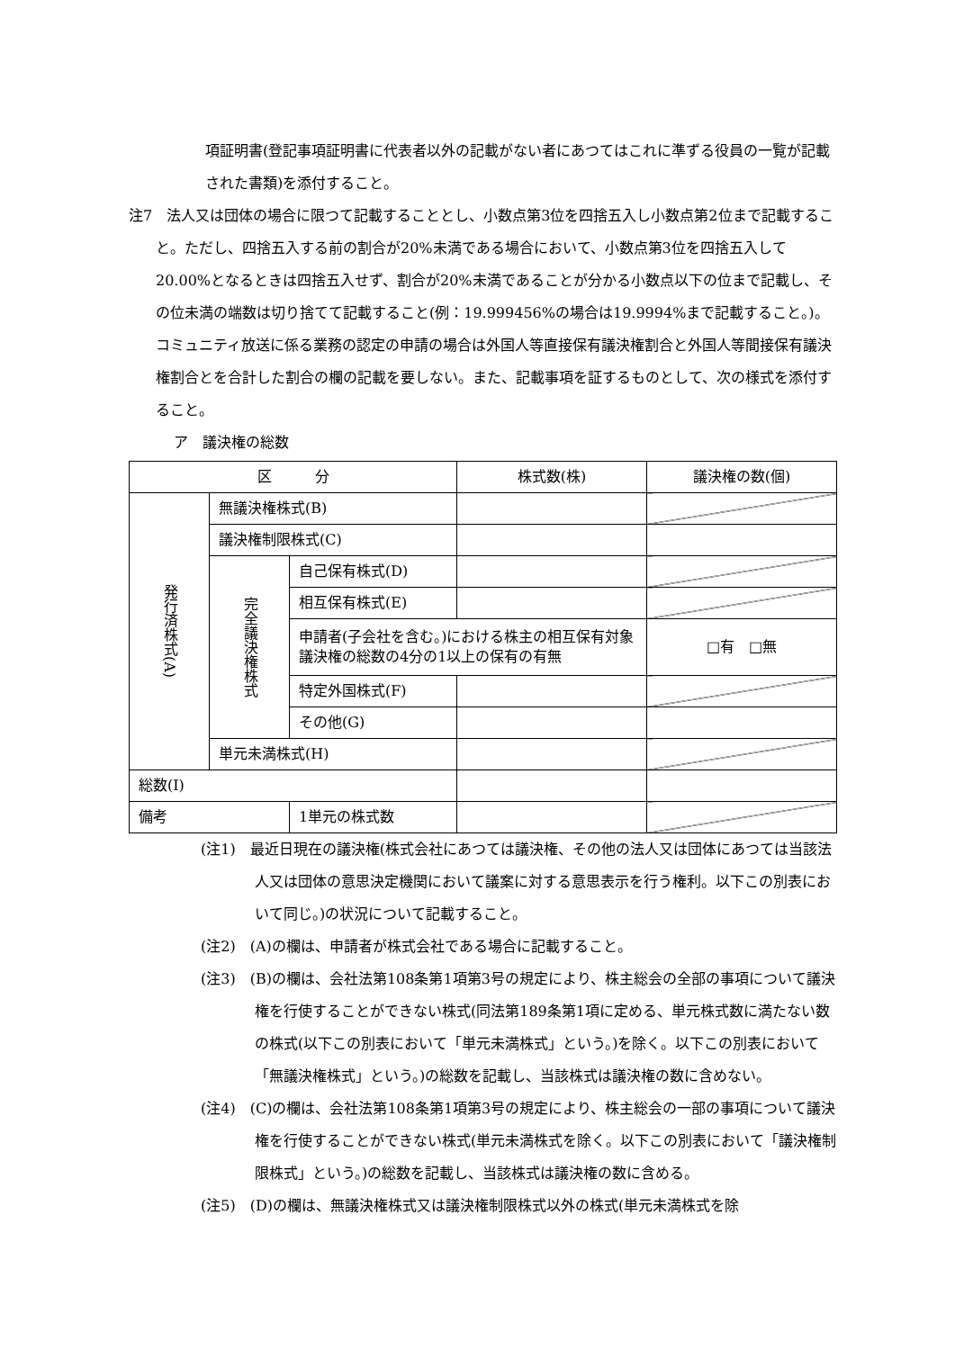項証明書(登記事項証明書に代表者以外の記載がない者にあつてはこれに準ずる役員の一覧が記載された書類)を添付すること。
注7　法人又は団体の場合に限つて記載することとし、小数点第3位を四捨五入し小数点第2位まで記載すること。ただし、四捨五入する前の割合が20%未満である場合において、小数点第3位を四捨五入して20.00%となるときは四捨五入せず、割合が20%未満であることが分かる小数点以下の位まで記載し、その位未満の端数は切り捨てて記載すること(例：19.999456%の場合は19.9994%まで記載すること。)。コミュニティ放送に係る業務の認定の申請の場合は外国人等直接保有議決権割合と外国人等間接保有議決権割合とを合計した割合の欄の記載を要しない。また、記載事項を証するものとして、次の様式を添付すること。
ア　議決権の総数
| 区 分 | | | 株式数(株) | 議決権の数(個) |
| 発行済株式(A) | 無議決権株式(B) | | | |
| | 議決権制限株式(C) | | | |
| | 完全議決権株式 | 自己保有株式(D) | | |
| | | 相互保有株式(E) | | |
| | | 申請者(子会社を含む。)における株主の相互保有対象議決権の総数の4分の1以上の保有の有無 | | □有 □無 |
| | | 特定外国株式(F) | | |
| | | その他(G) | | |
| | 単元未満株式(H) | | | |
| 総数(I) | | | | |
| 備考 | | 1単元の株式数 | | |
(注1)　最近日現在の議決権(株式会社にあつては議決権、その他の法人又は団体にあつては当該法人又は団体の意思決定機関において議案に対する意思表示を行う権利。以下この別表において同じ。)の状況について記載すること。
(注2)　(A)の欄は、申請者が株式会社である場合に記載すること。
(注3)　(B)の欄は、会社法第108条第1項第3号の規定により、株主総会の全部の事項について議決権を行使することができない株式(同法第189条第1項に定める、単元株式数に満たない数の株式(以下この別表において「単元未満株式」という。)を除く。以下この別表において「無議決権株式」という。)の総数を記載し、当該株式は議決権の数に含めない。
(注4)　(C)の欄は、会社法第108条第1項第3号の規定により、株主総会の一部の事項について議決権を行使することができない株式(単元未満株式を除く。以下この別表において「議決権制限株式」という。)の総数を記載し、当該株式は議決権の数に含める。
(注5)　(D)の欄は、無議決権株式又は議決権制限株式以外の株式(単元未満株式を除